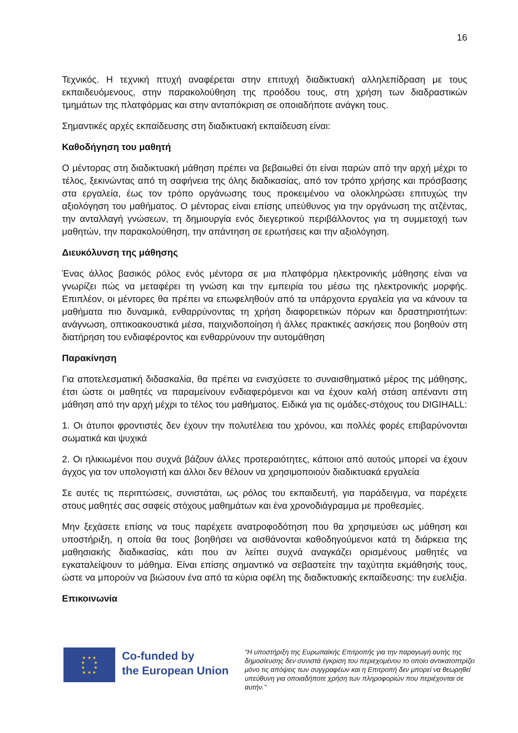16
Τεχνικός. Η τεχνική πτυχή αναφέρεται στην επιτυχή διαδικτυακή αλληλεπίδραση με τους εκπαιδευόμενους, στην παρακολούθηση της προόδου τους, στη χρήση των διαδραστικών τμημάτων της πλατφόρμας και στην ανταπόκριση σε οποιαδήποτε ανάγκη τους.
Σημαντικές αρχές εκπαίδευσης στη διαδικτυακή εκπαίδευση είναι:
Καθοδήγηση του μαθητή
Ο μέντορας στη διαδικτυακή μάθηση πρέπει να βεβαιωθεί ότι είναι παρών από την αρχή μέχρι το τέλος, ξεκινώντας από τη σαφήνεια της όλης διαδικασίας, από τον τρόπο χρήσης και πρόσβασης στα εργαλεία, έως τον τρόπο οργάνωσης τους προκειμένου να ολοκληρώσει επιτυχώς την αξιολόγηση του μαθήματος. Ο μέντορας είναι επίσης υπεύθυνος για την οργάνωση της ατζέντας, την ανταλλαγή γνώσεων, τη δημιουργία ενός διεγερτικού περιβάλλοντος για τη συμμετοχή των μαθητών, την παρακολούθηση, την απάντηση σε ερωτήσεις και την αξιολόγηση.
Διευκόλυνση της μάθησης
Ένας άλλος βασικός ρόλος ενός μέντορα σε μια πλατφόρμα ηλεκτρονικής μάθησης είναι να γνωρίζει πώς να μεταφέρει τη γνώση και την εμπειρία του μέσω της ηλεκτρονικής μορφής. Επιπλέον, οι μέντορες θα πρέπει να επωφεληθούν από τα υπάρχοντα εργαλεία για να κάνουν τα μαθήματα πιο δυναμικά, ενθαρρύνοντας τη χρήση διαφορετικών πόρων και δραστηριοτήτων: ανάγνωση, οπτικοακουστικά μέσα, παιχνιδοποίηση ή άλλες πρακτικές ασκήσεις που βοηθούν στη διατήρηση του ενδιαφέροντος και ενθαρρύνουν την αυτομάθηση
Παρακίνηση
Για αποτελεσματική διδασκαλία, θα πρέπει να ενισχύσετε το συναισθηματικό μέρος της μάθησης, έτσι ώστε οι μαθητές να παραμείνουν ενδιαφερόμενοι και να έχουν καλή στάση απέναντι στη μάθηση από την αρχή μέχρι το τέλος του μαθήματος. Ειδικά για τις ομάδες-στόχους του DIGIHALL:
1. Οι άτυποι φροντιστές δεν έχουν την πολυτέλεια του χρόνου, και πολλές φορές επιβαρύνονται σωματικά και ψυχικά
2. Οι ηλικιωμένοι που συχνά βάζουν άλλες προτεραιότητες, κάποιοι από αυτούς μπορεί να έχουν άγχος για τον υπολογιστή και άλλοι δεν θέλουν να χρησιμοποιούν διαδικτυακά εργαλεία
Σε αυτές τις περιπτώσεις, συνιστάται, ως ρόλος του εκπαιδευτή, για παράδειγμα, να παρέχετε στους μαθητές σας σαφείς στόχους μαθημάτων και ένα χρονοδιάγραμμα με προθεσμίες.
Μην ξεχάσετε επίσης να τους παρέχετε ανατροφοδότηση που θα χρησιμεύσει ως μάθηση και υποστήριξη, η οποία θα τους βοηθήσει να αισθάνονται καθοδηγούμενοι κατά τη διάρκεια της μαθησιακής διαδικασίας, κάτι που αν λείπει συχνά αναγκάζει ορισμένους μαθητές να εγκαταλείψουν το μάθημα. Είναι επίσης σημαντικό να σεβαστείτε την ταχύτητα εκμάθησής τους, ώστε να μπορούν να βιώσουν ένα από τα κύρια οφέλη της διαδικτυακής εκπαίδευσης: την ευελιξία.
Επικοινωνία
★ ★ ★
★ ★
★ ★
★ ★ ★
Co-funded by
the European Union
"Η υποστήριξη της Ευρωπαϊκής Επιτροπής για την παραγωγή αυτής της δημοσίευσης δεν συνιστά έγκριση του περιεχομένου το οποίο αντικατοπτρίζει μόνο τις απόψεις των συγγραφέων και η Επιτροπή δεν μπορεί να θεωρηθεί υπεύθυνη για οποιαδήποτε χρήση των πληροφοριών που περιέχονται σε αυτήν."